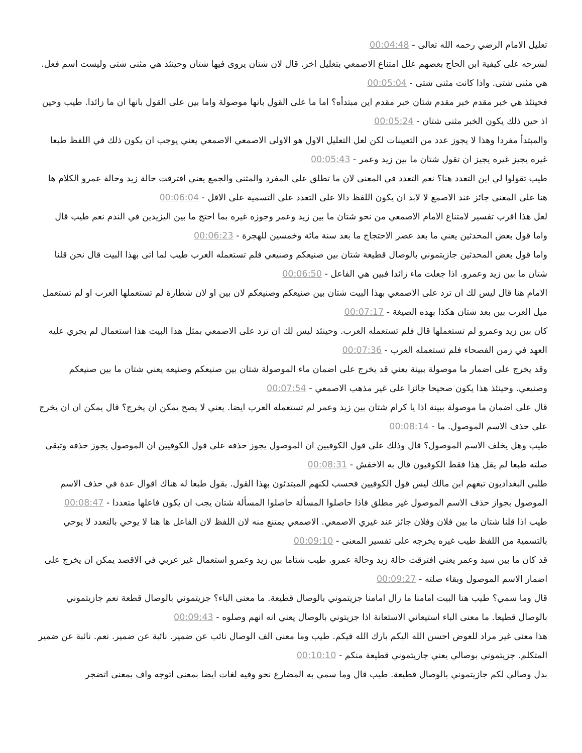تعليل الامام الرضي رحمه الله تعالى - 00:04:48
لشرحه على كيفية ابن الحاج بعضهم علل امتناع الاصمعي بتعليل اخر. قال لان شتان يروى فيها شتان وحينئذ هي مثنى شتى وليست اسم فعل. هي مثنى شتى. واذا كانت مثنى شتى - 00:05:04
فحينئذ هي خبر مقدم خبر مقدم شتان خبر مقدم اين مبتدأه؟ اما ما على القول بانها موصولة واما بين على القول بانها ان ما زائدا. طيب وحين اذ حين ذلك يكون الخبر مثنى شتان - 00:05:24
والمبتدأ مفردا وهذا لا يجوز عدد من التعيينات لكن لعل التعليل الاول هو الاولى الاصمعي الاصمعي يعني يوجب ان يكون ذلك في اللفظ طبعا غيره يجيز غيره يجيز ان تقول شتان ما بين زيد وعمر - 00:05:43
طيب تقولوا لي اين التعدد هنا؟ نعم التعدد في المعنى لان ما تطلق على المفرد والمثنى والجمع يعني افترقت حالة زيد وحالة عمرو الكلام ها هنا على المعنى جائز عند الاصمع لا لابد ان يكون اللفظ دالا على التعدد على التسمية على الاقل - 00:06:04
لعل هذا اقرب تفسير لامتناع الامام الاصمعي من نحو شتان ما بين زيد وعمر وجوزه غيره بما احتج ما بين اليزيدين في الندم نعم طيب قال واما قول بعض المحدثين يعني ما بعد عصر الاحتجاج ما بعد سنة مائة وخمسين للهجرة - 00:06:23
واما قول بعض المحدثين جازيتموني بالوصال قطيعة شتان بين صنيعكم وصنيعي فلم تستعمله العرب طيب لما اتى بهذا البيت قال نحن قلنا شتان ما بين زيد وعمرو. اذا جعلت ماء زائدا فبين هي الفاعل - 00:06:50
الامام هنا قال ليس لك ان ترد على الاصمعي بهذا البيت شتان بين صنيعكم وصنيعكم لان بين او لان شطارة لم تستعملها العرب او لم تستعمل ميل العرب بين بعد شتان هكذا بهذه الصيغة - 00:07:17
كان بين زيد وعمرو لم تستعملها قال فلم تستعمله العرب. وحينئذ ليس لك ان ترد على الاصمعي بمثل هذا البيت هذا استعمال لم يجري عليه العهد في زمن الفصحاء فلم تستعمله العرب - 00:07:36
وقد يخرج على اضمار ما موصولة ببينة يعني قد يخرج على اضمان ماء الموصولة شتان بين صنيعكم وصنيعه يعني شتان ما بين صنيعكم وصنيعي. وحينئذ هذا يكون صحيحا جائزا على غير مذهب الاصمعي - 00:07:54
قال على اضمان ما موصولة ببينة اذا يا كرام شتان بين زيد وعمر لم تستعمله العرب ايضا. يعني لا يصح يمكن ان يخرج؟ قال يمكن ان ان يخرج على حذف الاسم الموصول. ما - 00:08:14
طيب وهل يخلف الاسم الموصول؟ قال وذلك على قول الكوفيين ان الموصول يجوز حذفه على قول الكوفيين ان الموصول يجوز حذفه وتبقى صلته طبعا لم يقل هذا فقط الكوفيون قال به الاخفش - 00:08:31
طلبي البغداديون تبعهم ابن مالك ليس قول الكوفيين فحسب لكنهم المبتدئون بهذا القول. بقول طبعا له هناك اقوال عدة في حذف الاسم الموصول بجواز حذف الاسم الموصول غير مطلق فاذا حاصلوا المسألة حاصلوا المسألة شتان يجب ان يكون فاعلها متعددا - 00:08:47
طيب اذا قلنا شتان ما بين فلان وفلان جائز عند غيري الاصمعي. الاصمعي يمتنع منه لان اللفظ لان الفاعل ها هنا لا يوحي بالتعدد لا يوحي بالتسمية من اللفظ طيب غيره يخرجه على تفسير المعنى - 00:09:10
قد كان ما بين سيد وعمر يعني افترقت حالة زيد وحالة عمرو. طيب شتاما بين زيد وعمرو استعمال غير عربي في الاقصد يمكن ان يخرج على اضمار الاسم الموصول وبقاء صلته - 00:09:27
قال وما سمي؟ طيب هنا البيت امامنا ما زال امامنا جزيتموني بالوصال قطيعة. ما معنى الباء؟ جزيتموني بالوصال قطعة نعم جازيتموني بالوصال قطيعا. ما معنى الباء استيعاني الاستعانة اذا جزيتوني بالوصال يعني انه انهم وصلوه - 00:09:43
هذا معنى غير مراد للعوض احسن الله اليكم بارك الله فيكم. طيب وما معنى الف الوصال نائب عن ضمير. نائبة عن ضمير. نعم. نائبة عن ضمير المتكلم. جزيتموني بوصالي يعني جازيتموني قطيعة منكم - 00:10:10
بدل وصالي لكم جازيتموني بالوصال قطيعة. طيب قال وما سمي به المضارع نحو وفيه لغات ايضا بمعنى اتوجه واف بمعنى اتضجر